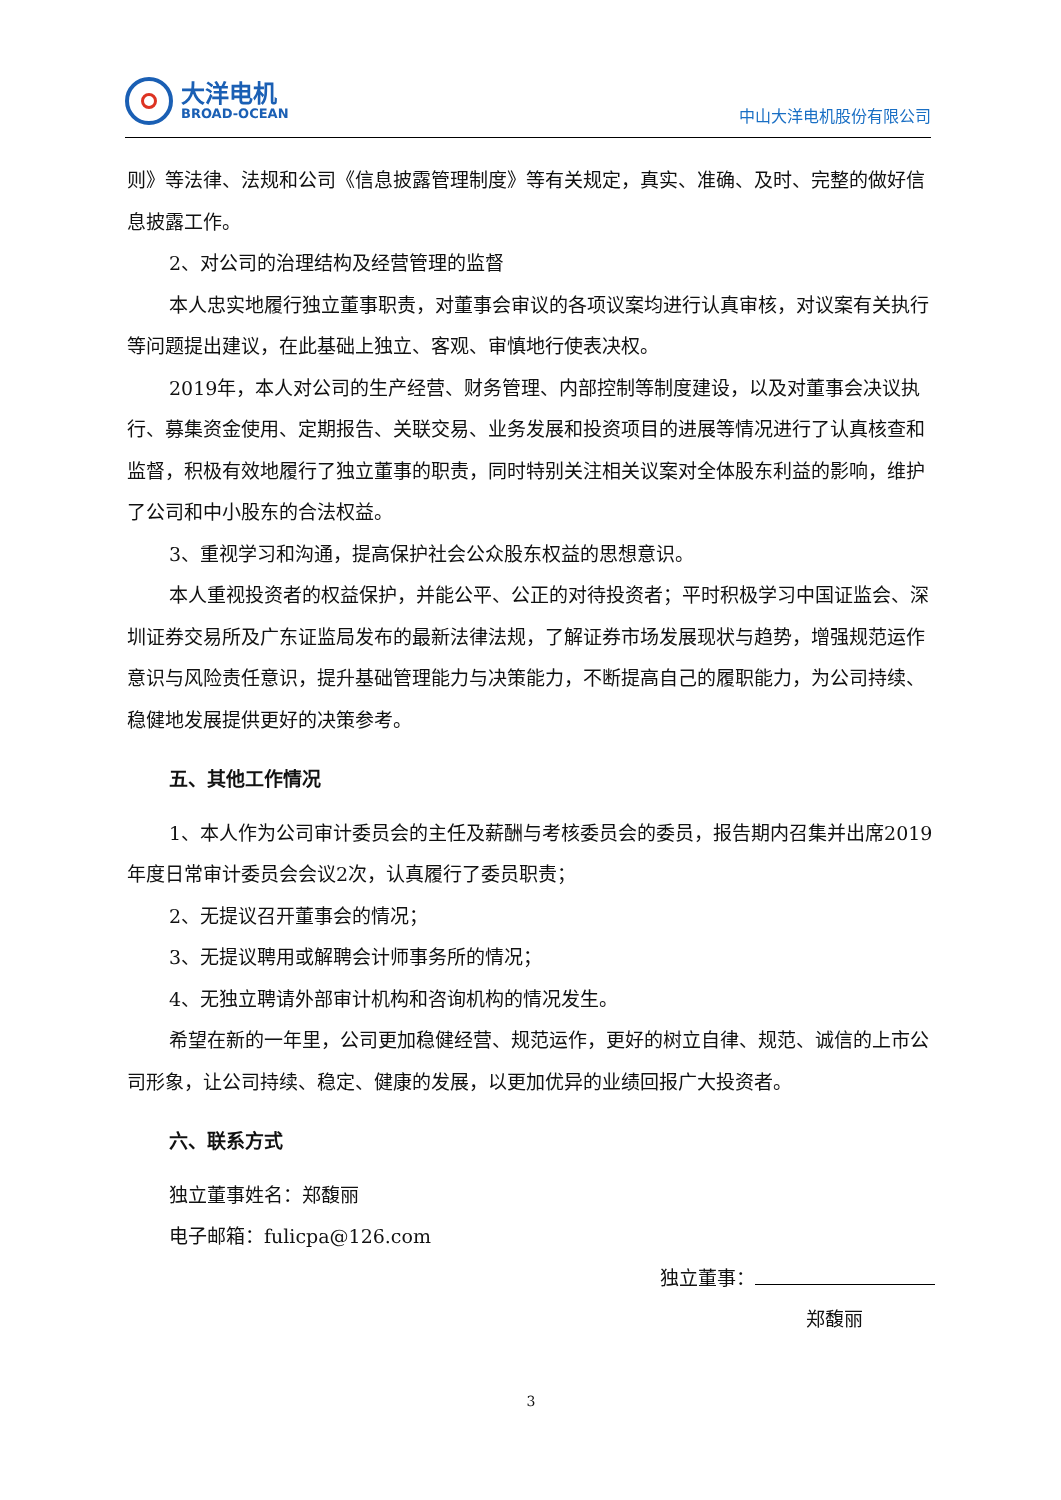大洋电机
BROAD-OCEAN
中山大洋电机股份有限公司
则》等法律、法规和公司《信息披露管理制度》等有关规定，真实、准确、及时、完整的做好信息披露工作。
2、对公司的治理结构及经营管理的监督
本人忠实地履行独立董事职责，对董事会审议的各项议案均进行认真审核，对议案有关执行等问题提出建议，在此基础上独立、客观、审慎地行使表决权。
2019年，本人对公司的生产经营、财务管理、内部控制等制度建设，以及对董事会决议执行、募集资金使用、定期报告、关联交易、业务发展和投资项目的进展等情况进行了认真核查和监督，积极有效地履行了独立董事的职责，同时特别关注相关议案对全体股东利益的影响，维护了公司和中小股东的合法权益。
3、重视学习和沟通，提高保护社会公众股东权益的思想意识。
本人重视投资者的权益保护，并能公平、公正的对待投资者；平时积极学习中国证监会、深圳证券交易所及广东证监局发布的最新法律法规，了解证券市场发展现状与趋势，增强规范运作意识与风险责任意识，提升基础管理能力与决策能力，不断提高自己的履职能力，为公司持续、稳健地发展提供更好的决策参考。
五、其他工作情况
1、本人作为公司审计委员会的主任及薪酬与考核委员会的委员，报告期内召集并出席2019年度日常审计委员会会议2次，认真履行了委员职责；
2、无提议召开董事会的情况；
3、无提议聘用或解聘会计师事务所的情况；
4、无独立聘请外部审计机构和咨询机构的情况发生。
希望在新的一年里，公司更加稳健经营、规范运作，更好的树立自律、规范、诚信的上市公司形象，让公司持续、稳定、健康的发展，以更加优异的业绩回报广大投资者。
六、联系方式
独立董事姓名：郑馥丽
电子邮箱：fulicpa@126.com
独立董事：
郑馥丽
3